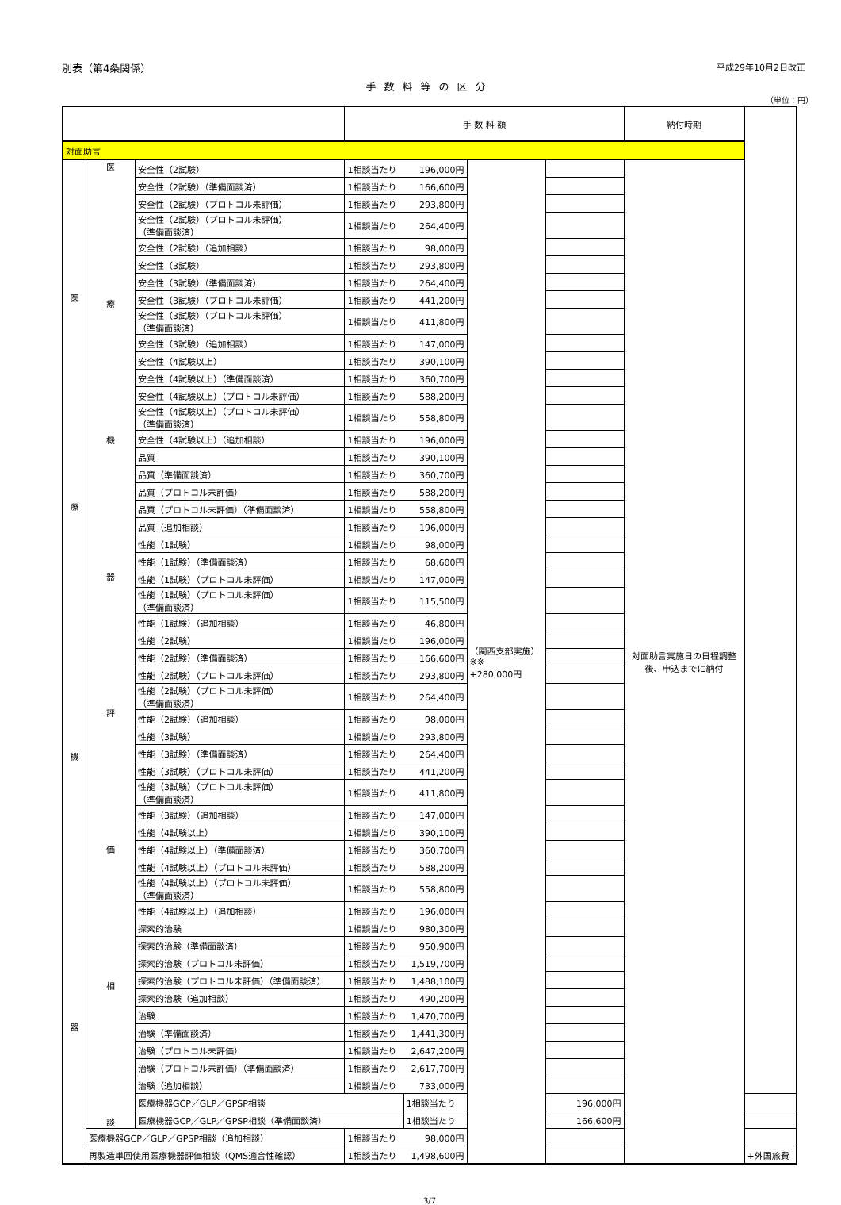別表（第4条関係） 平成29年10月2日改正
手数料等の区分
（単位：円）
| | | | 手 数 料 額 | | | | 納付時期 | |
| --- | --- | --- | --- | --- | --- | --- | --- | --- |
| 対面助言 | | | | | | | | |
| 医 療 機 器 | 医 療 機 器 評 価 相 談 | 安全性（2試験） | 1相談当たり | 196,000円 | （関西支部実施） ※※ +280,000円 | | 対面助言実施日の日程調整後、申込までに納付 | |
| | | 安全性（2試験）（準備面談済） | 1相談当たり | 166,600円 | | | | |
| | | 安全性（2試験）（プロトコル未評価） | 1相談当たり | 293,800円 | | | | |
| | | 安全性（2試験）（プロトコル未評価） （準備面談済） | 1相談当たり | 264,400円 | | | | |
| | | 安全性（2試験）（追加相談） | 1相談当たり | 98,000円 | | | | |
| | | 安全性（3試験） | 1相談当たり | 293,800円 | | | | |
| | | 安全性（3試験）（準備面談済） | 1相談当たり | 264,400円 | | | | |
| | | 安全性（3試験）（プロトコル未評価） | 1相談当たり | 441,200円 | | | | |
| | | 安全性（3試験）（プロトコル未評価） （準備面談済） | 1相談当たり | 411,800円 | | | | |
| | | 安全性（3試験）（追加相談） | 1相談当たり | 147,000円 | | | | |
| | | 安全性（4試験以上） | 1相談当たり | 390,100円 | | | | |
| | | 安全性（4試験以上）（準備面談済） | 1相談当たり | 360,700円 | | | | |
| | | 安全性（4試験以上）（プロトコル未評価） | 1相談当たり | 588,200円 | | | | |
| | | 安全性（4試験以上）（プロトコル未評価） （準備面談済） | 1相談当たり | 558,800円 | | | | |
| | | 安全性（4試験以上）（追加相談） | 1相談当たり | 196,000円 | | | | |
| | | 品質 | 1相談当たり | 390,100円 | | | | |
| | | 品質（準備面談済） | 1相談当たり | 360,700円 | | | | |
| | | 品質（プロトコル未評価） | 1相談当たり | 588,200円 | | | | |
| | | 品質（プロトコル未評価）（準備面談済） | 1相談当たり | 558,800円 | | | | |
| | | 品質（追加相談） | 1相談当たり | 196,000円 | | | | |
| | | 性能（1試験） | 1相談当たり | 98,000円 | | | | |
| | | 性能（1試験）（準備面談済） | 1相談当たり | 68,600円 | | | | |
| | | 性能（1試験）（プロトコル未評価） | 1相談当たり | 147,000円 | | | | |
| | | 性能（1試験）（プロトコル未評価） （準備面談済） | 1相談当たり | 115,500円 | | | | |
| | | 性能（1試験）（追加相談） | 1相談当たり | 46,800円 | | | | |
| | | 性能（2試験） | 1相談当たり | 196,000円 | | | | |
| | | 性能（2試験）（準備面談済） | 1相談当たり | 166,600円 | | | | |
| | | 性能（2試験）（プロトコル未評価） | 1相談当たり | 293,800円 | | | | |
| | | 性能（2試験）（プロトコル未評価） （準備面談済） | 1相談当たり | 264,400円 | | | | |
| | | 性能（2試験）（追加相談） | 1相談当たり | 98,000円 | | | | |
| | | 性能（3試験） | 1相談当たり | 293,800円 | | | | |
| | | 性能（3試験）（準備面談済） | 1相談当たり | 264,400円 | | | | |
| | | 性能（3試験）（プロトコル未評価） | 1相談当たり | 441,200円 | | | | |
| | | 性能（3試験）（プロトコル未評価） （準備面談済） | 1相談当たり | 411,800円 | | | | |
| | | 性能（3試験）（追加相談） | 1相談当たり | 147,000円 | | | | |
| | | 性能（4試験以上） | 1相談当たり | 390,100円 | | | | |
| | | 性能（4試験以上）（準備面談済） | 1相談当たり | 360,700円 | | | | |
| | | 性能（4試験以上）（プロトコル未評価） | 1相談当たり | 588,200円 | | | | |
| | | 性能（4試験以上）（プロトコル未評価） （準備面談済） | 1相談当たり | 558,800円 | | | | |
| | | 性能（4試験以上）（追加相談） | 1相談当たり | 196,000円 | | | | |
| | | 探索的治験 | 1相談当たり | 980,300円 | | | | |
| | | 探索的治験（準備面談済） | 1相談当たり | 950,900円 | | | | |
| | | 探索的治験（プロトコル未評価） | 1相談当たり | 1,519,700円 | | | | |
| | | 探索的治験（プロトコル未評価）（準備面談済） | 1相談当たり | 1,488,100円 | | | | |
| | | 探索的治験（追加相談） | 1相談当たり | 490,200円 | | | | |
| | | 治験 | 1相談当たり | 1,470,700円 | | | | |
| | | 治験（準備面談済） | 1相談当たり | 1,441,300円 | | | | |
| | | 治験（プロトコル未評価） | 1相談当たり | 2,647,200円 | | | | |
| | | 治験（プロトコル未評価）（準備面談済） | 1相談当たり | 2,617,700円 | | | | |
| | | 治験（追加相談） | 1相談当たり | 733,000円 | | | | |
| | | 医療機器GCP／GLP／GPSP相談 | | 1相談当たり | | 196,000円 | | |
| | | 医療機器GCP／GLP／GPSP相談（準備面談済） | | 1相談当たり | | 166,600円 | | |
| | 医療機器GCP／GLP／GPSP相談（追加相談） | | 1相談当たり | 98,000円 | | | | |
| | 再製造単回使用医療機器評価相談（QMS適合性確認） | | 1相談当たり | 1,498,600円 | | | | +外国旅費 |
3/7